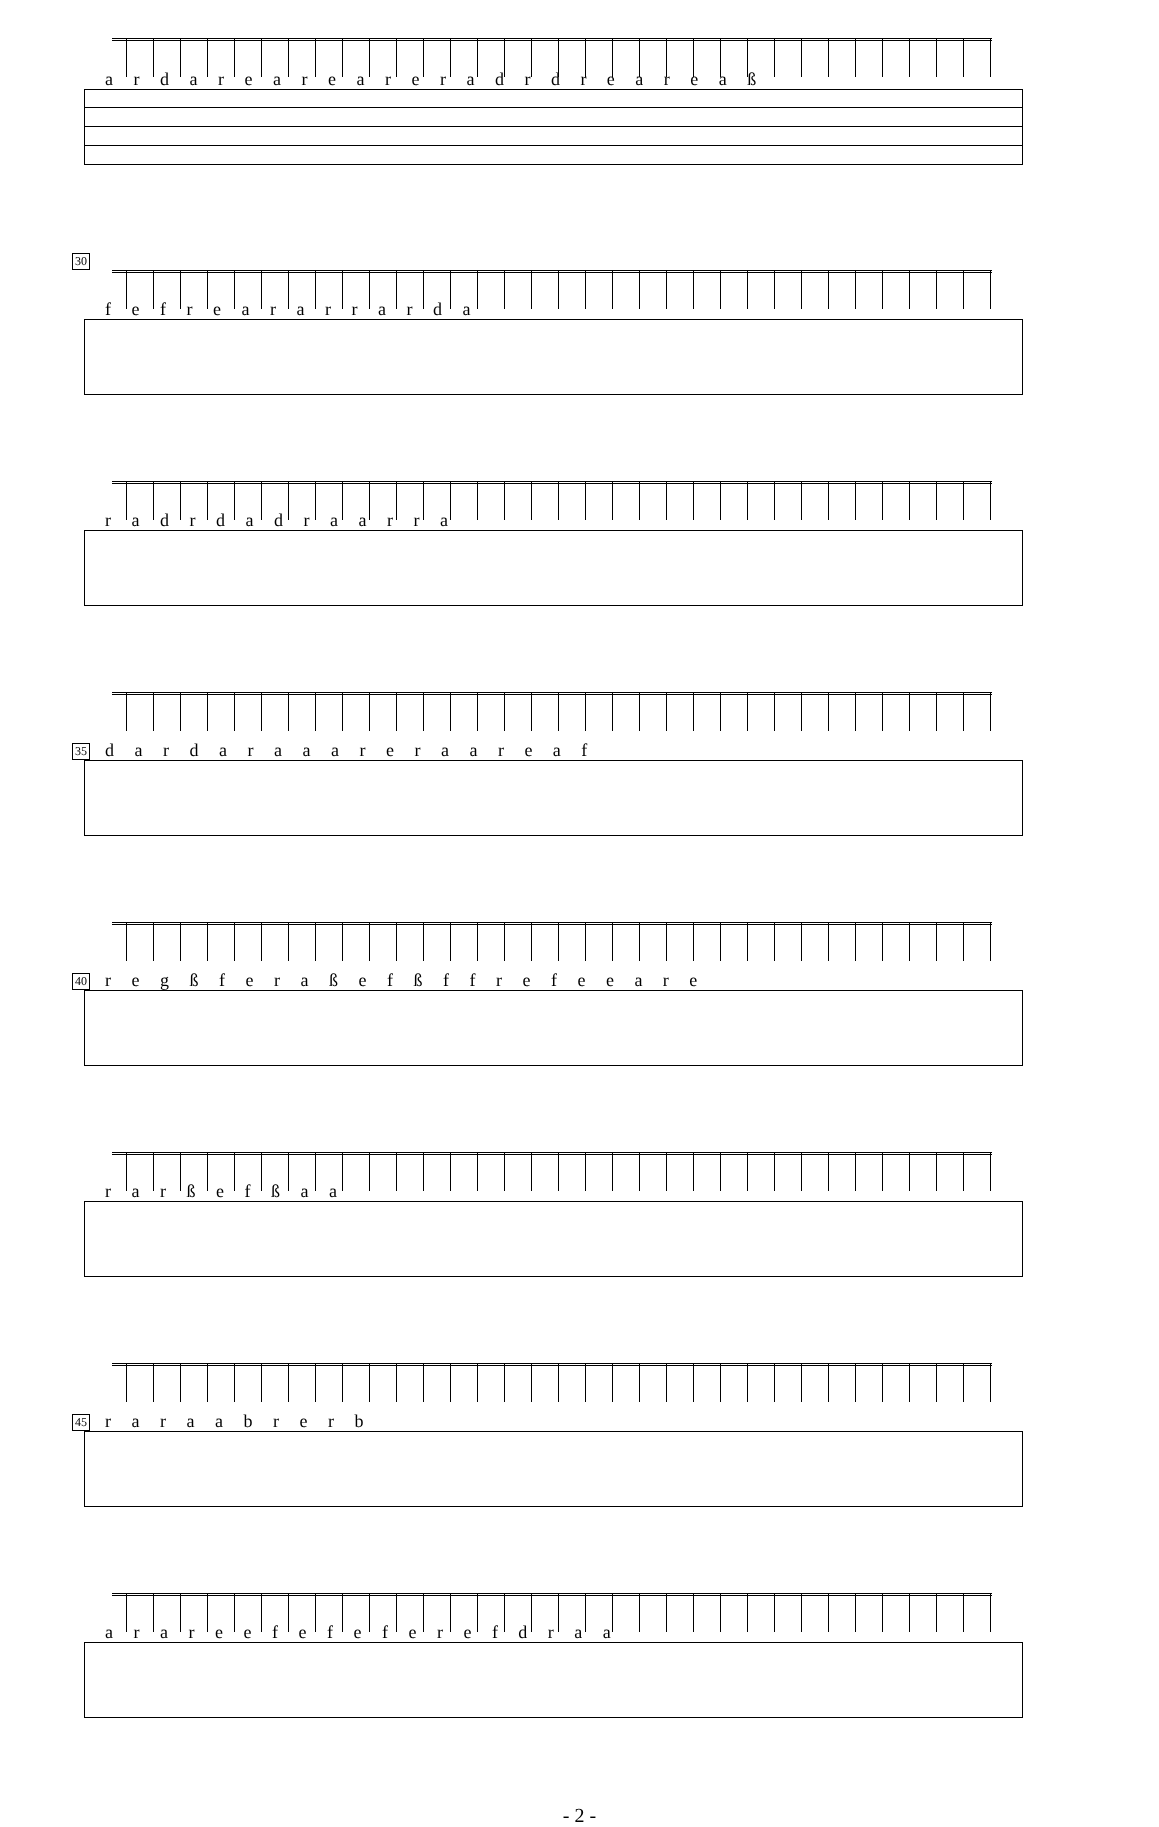a r d a r e a r e a r e r a d r d r e a r e a ß
30
f e f r e a r a r r a r d a
r a d r d a d r a a r r a
35
d a r d a r a a a r e r a a r e a f
40
r e g ß f e r a ß e f ß f f r e f e e a r e
r a r ß e f ß a a
45
r a r a a b r e r b
a r a r e e f e f e f e r e f d r a a
- 2 -